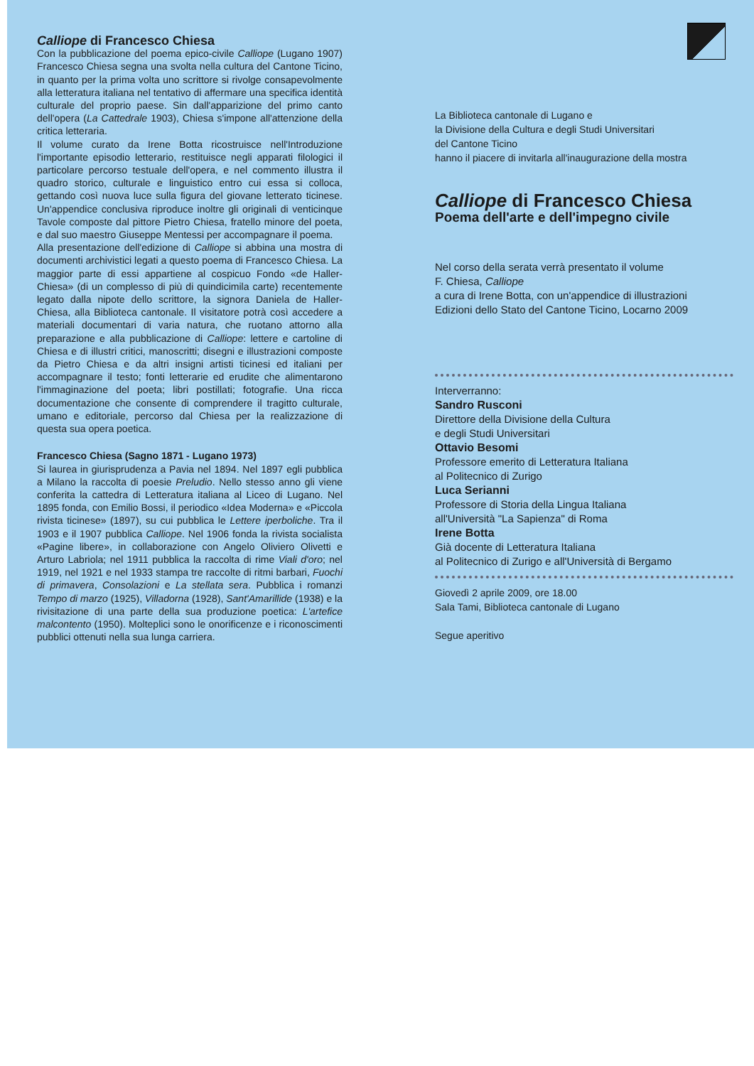Calliope di Francesco Chiesa
Con la pubblicazione del poema epico-civile Calliope (Lugano 1907) Francesco Chiesa segna una svolta nella cultura del Cantone Ticino, in quanto per la prima volta uno scrittore si rivolge consapevolmente alla letteratura italiana nel tentativo di affermare una specifica identità culturale del proprio paese. Sin dall'apparizione del primo canto dell'opera (La Cattedrale 1903), Chiesa s'impone all'attenzione della critica letteraria.
Il volume curato da Irene Botta ricostruisce nell'Introduzione l'importante episodio letterario, restituisce negli apparati filologici il particolare percorso testuale dell'opera, e nel commento illustra il quadro storico, culturale e linguistico entro cui essa si colloca, gettando così nuova luce sulla figura del giovane letterato ticinese. Un'appendice conclusiva riproduce inoltre gli originali di venticinque Tavole composte dal pittore Pietro Chiesa, fratello minore del poeta, e dal suo maestro Giuseppe Mentessi per accompagnare il poema.
Alla presentazione dell'edizione di Calliope si abbina una mostra di documenti archivistici legati a questo poema di Francesco Chiesa. La maggior parte di essi appartiene al cospicuo Fondo «de Haller-Chiesa» (di un complesso di più di quindicimila carte) recentemente legato dalla nipote dello scrittore, la signora Daniela de Haller-Chiesa, alla Biblioteca cantonale. Il visitatore potrà così accedere a materiali documentari di varia natura, che ruotano attorno alla preparazione e alla pubblicazione di Calliope: lettere e cartoline di Chiesa e di illustri critici, manoscritti; disegni e illustrazioni composte da Pietro Chiesa e da altri insigni artisti ticinesi ed italiani per accompagnare il testo; fonti letterarie ed erudite che alimentarono l'immaginazione del poeta; libri postillati; fotografie. Una ricca documentazione che consente di comprendere il tragitto culturale, umano e editoriale, percorso dal Chiesa per la realizzazione di questa sua opera poetica.
Francesco Chiesa (Sagno 1871 - Lugano 1973)
Si laurea in giurisprudenza a Pavia nel 1894. Nel 1897 egli pubblica a Milano la raccolta di poesie Preludio. Nello stesso anno gli viene conferita la cattedra di Letteratura italiana al Liceo di Lugano. Nel 1895 fonda, con Emilio Bossi, il periodico «Idea Moderna» e «Piccola rivista ticinese» (1897), su cui pubblica le Lettere iperboliche. Tra il 1903 e il 1907 pubblica Calliope. Nel 1906 fonda la rivista socialista «Pagine libere», in collaborazione con Angelo Oliviero Olivetti e Arturo Labriola; nel 1911 pubblica la raccolta di rime Viali d'oro; nel 1919, nel 1921 e nel 1933 stampa tre raccolte di ritmi barbari, Fuochi di primavera, Consolazioni e La stellata sera. Pubblica i romanzi Tempo di marzo (1925), Villadorna (1928), Sant'Amarillide (1938) e la rivisitazione di una parte della sua produzione poetica: L'artefice malcontento (1950). Molteplici sono le onorificenze e i riconoscimenti pubblici ottenuti nella sua lunga carriera.
La Biblioteca cantonale di Lugano e
la Divisione della Cultura e degli Studi Universitari
del Cantone Ticino
hanno il piacere di invitarla all'inaugurazione della mostra
Calliope di Francesco Chiesa
Poema dell'arte e dell'impegno civile
Nel corso della serata verrà presentato il volume
F. Chiesa, Calliope
a cura di Irene Botta, con un'appendice di illustrazioni
Edizioni dello Stato del Cantone Ticino, Locarno 2009
Interverranno:
Sandro Rusconi
Direttore della Divisione della Cultura
e degli Studi Universitari
Ottavio Besomi
Professore emerito di Letteratura Italiana
al Politecnico di Zurigo
Luca Serianni
Professore di Storia della Lingua Italiana
all'Università "La Sapienza" di Roma
Irene Botta
Già docente di Letteratura Italiana
al Politecnico di Zurigo e all'Università di Bergamo
Giovedì 2 aprile 2009, ore 18.00
Sala Tami, Biblioteca cantonale di Lugano
Segue aperitivo